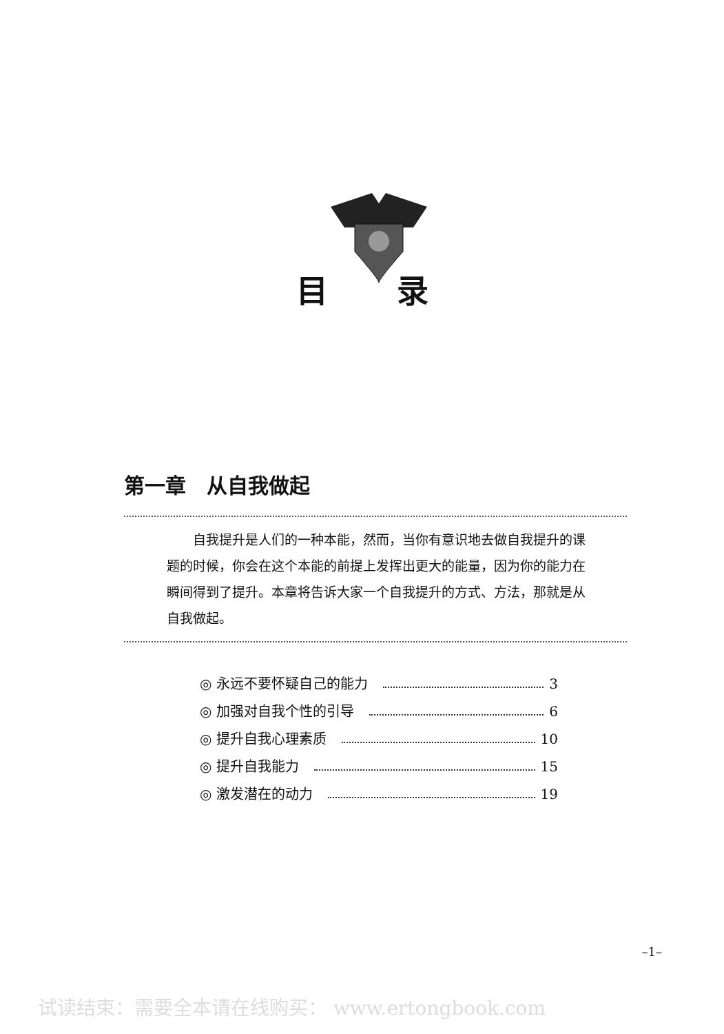目录
第一章　从自我做起
自我提升是人们的一种本能，然而，当你有意识地去做自我提升的课题的时候，你会在这个本能的前提上发挥出更大的能量，因为你的能力在瞬间得到了提升。本章将告诉大家一个自我提升的方式、方法，那就是从自我做起。
◎ 永远不要怀疑自己的能力 3
◎ 加强对自我个性的引导 6
◎ 提升自我心理素质 10
◎ 提升自我能力 15
◎ 激发潜在的动力 19
–1–
试读结束：需要全本请在线购买： www.ertongbook.com